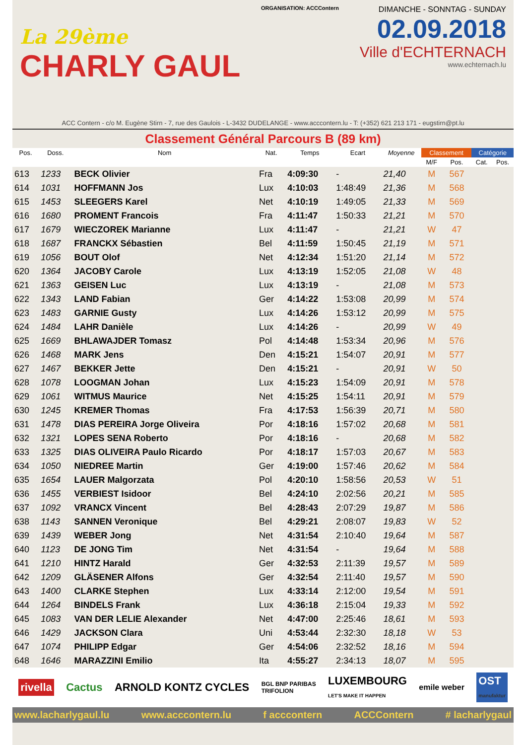La 29ème
CHARLY GAUL
ORGANISATION: ACCContern
DIMANCHE - SONNTAG - SUNDAY
02.09.2018
Ville d'ECHTERNACH
www.echternach.lu
ACC Contern - c/o M. Eugène Stirn - 7, rue des Gaulois - L-3432 DUDELANGE - www.acccontern.lu - T: (+352) 621 213 171 - eugstirn@pt.lu
Classement Général Parcours B (89 km)
| Pos. | Doss. | Nom | Nat. | Temps | Ecart | Moyenne | Classement | | Catégorie | |
| --- | --- | --- | --- | --- | --- | --- | --- | --- | --- | --- |
| | | | | | | | M/F | Pos. | Cat. | Pos. |
| 613 | 1233 | BECK Olivier | Fra | 4:09:30 | - | 21,40 | M | 567 | | |
| 614 | 1031 | HOFFMANN Jos | Lux | 4:10:03 | 1:48:49 | 21,36 | M | 568 | | |
| 615 | 1453 | SLEEGERS Karel | Net | 4:10:19 | 1:49:05 | 21,33 | M | 569 | | |
| 616 | 1680 | PROMENT Francois | Fra | 4:11:47 | 1:50:33 | 21,21 | M | 570 | | |
| 617 | 1679 | WIECZOREK Marianne | Lux | 4:11:47 | - | 21,21 | W | 47 | | |
| 618 | 1687 | FRANCKX Sébastien | Bel | 4:11:59 | 1:50:45 | 21,19 | M | 571 | | |
| 619 | 1056 | BOUT Olof | Net | 4:12:34 | 1:51:20 | 21,14 | M | 572 | | |
| 620 | 1364 | JACOBY Carole | Lux | 4:13:19 | 1:52:05 | 21,08 | W | 48 | | |
| 621 | 1363 | GEISEN Luc | Lux | 4:13:19 | - | 21,08 | M | 573 | | |
| 622 | 1343 | LAND Fabian | Ger | 4:14:22 | 1:53:08 | 20,99 | M | 574 | | |
| 623 | 1483 | GARNIE Gusty | Lux | 4:14:26 | 1:53:12 | 20,99 | M | 575 | | |
| 624 | 1484 | LAHR Danièle | Lux | 4:14:26 | - | 20,99 | W | 49 | | |
| 625 | 1669 | BHLAWAJDER Tomasz | Pol | 4:14:48 | 1:53:34 | 20,96 | M | 576 | | |
| 626 | 1468 | MARK Jens | Den | 4:15:21 | 1:54:07 | 20,91 | M | 577 | | |
| 627 | 1467 | BEKKER Jette | Den | 4:15:21 | - | 20,91 | W | 50 | | |
| 628 | 1078 | LOOGMAN Johan | Lux | 4:15:23 | 1:54:09 | 20,91 | M | 578 | | |
| 629 | 1061 | WITMUS Maurice | Net | 4:15:25 | 1:54:11 | 20,91 | M | 579 | | |
| 630 | 1245 | KREMER Thomas | Fra | 4:17:53 | 1:56:39 | 20,71 | M | 580 | | |
| 631 | 1478 | DIAS PEREIRA Jorge Oliveira | Por | 4:18:16 | 1:57:02 | 20,68 | M | 581 | | |
| 632 | 1321 | LOPES SENA Roberto | Por | 4:18:16 | - | 20,68 | M | 582 | | |
| 633 | 1325 | DIAS OLIVEIRA Paulo Ricardo | Por | 4:18:17 | 1:57:03 | 20,67 | M | 583 | | |
| 634 | 1050 | NIEDREE Martin | Ger | 4:19:00 | 1:57:46 | 20,62 | M | 584 | | |
| 635 | 1654 | LAUER Malgorzata | Pol | 4:20:10 | 1:58:56 | 20,53 | W | 51 | | |
| 636 | 1455 | VERBIEST Isidoor | Bel | 4:24:10 | 2:02:56 | 20,21 | M | 585 | | |
| 637 | 1092 | VRANCX Vincent | Bel | 4:28:43 | 2:07:29 | 19,87 | M | 586 | | |
| 638 | 1143 | SANNEN Veronique | Bel | 4:29:21 | 2:08:07 | 19,83 | W | 52 | | |
| 639 | 1439 | WEBER Jong | Net | 4:31:54 | 2:10:40 | 19,64 | M | 587 | | |
| 640 | 1123 | DE JONG Tim | Net | 4:31:54 | - | 19,64 | M | 588 | | |
| 641 | 1210 | HINTZ Harald | Ger | 4:32:53 | 2:11:39 | 19,57 | M | 589 | | |
| 642 | 1209 | GLÄSENER Alfons | Ger | 4:32:54 | 2:11:40 | 19,57 | M | 590 | | |
| 643 | 1400 | CLARKE Stephen | Lux | 4:33:14 | 2:12:00 | 19,54 | M | 591 | | |
| 644 | 1264 | BINDELS Frank | Lux | 4:36:18 | 2:15:04 | 19,33 | M | 592 | | |
| 645 | 1083 | VAN DER LELIE Alexander | Net | 4:47:00 | 2:25:46 | 18,61 | M | 593 | | |
| 646 | 1429 | JACKSON Clara | Uni | 4:53:44 | 2:32:30 | 18,18 | W | 53 | | |
| 647 | 1074 | PHILIPP Edgar | Ger | 4:54:06 | 2:32:52 | 18,16 | M | 594 | | |
| 648 | 1646 | MARAZZINI Emilio | Ita | 4:55:27 | 2:34:13 | 18,07 | M | 595 | | |
rivella Cactus ARNOLD KONTZ CYCLES BGL BNP PARIBAS
TRIFOLION LUXEMBOURG
LET'S MAKE IT HAPPEN emile weber OST
manufaktur
www.lacharlygaul.lu www.acccontern.lu f acccontern ACCContern # lacharlygaul